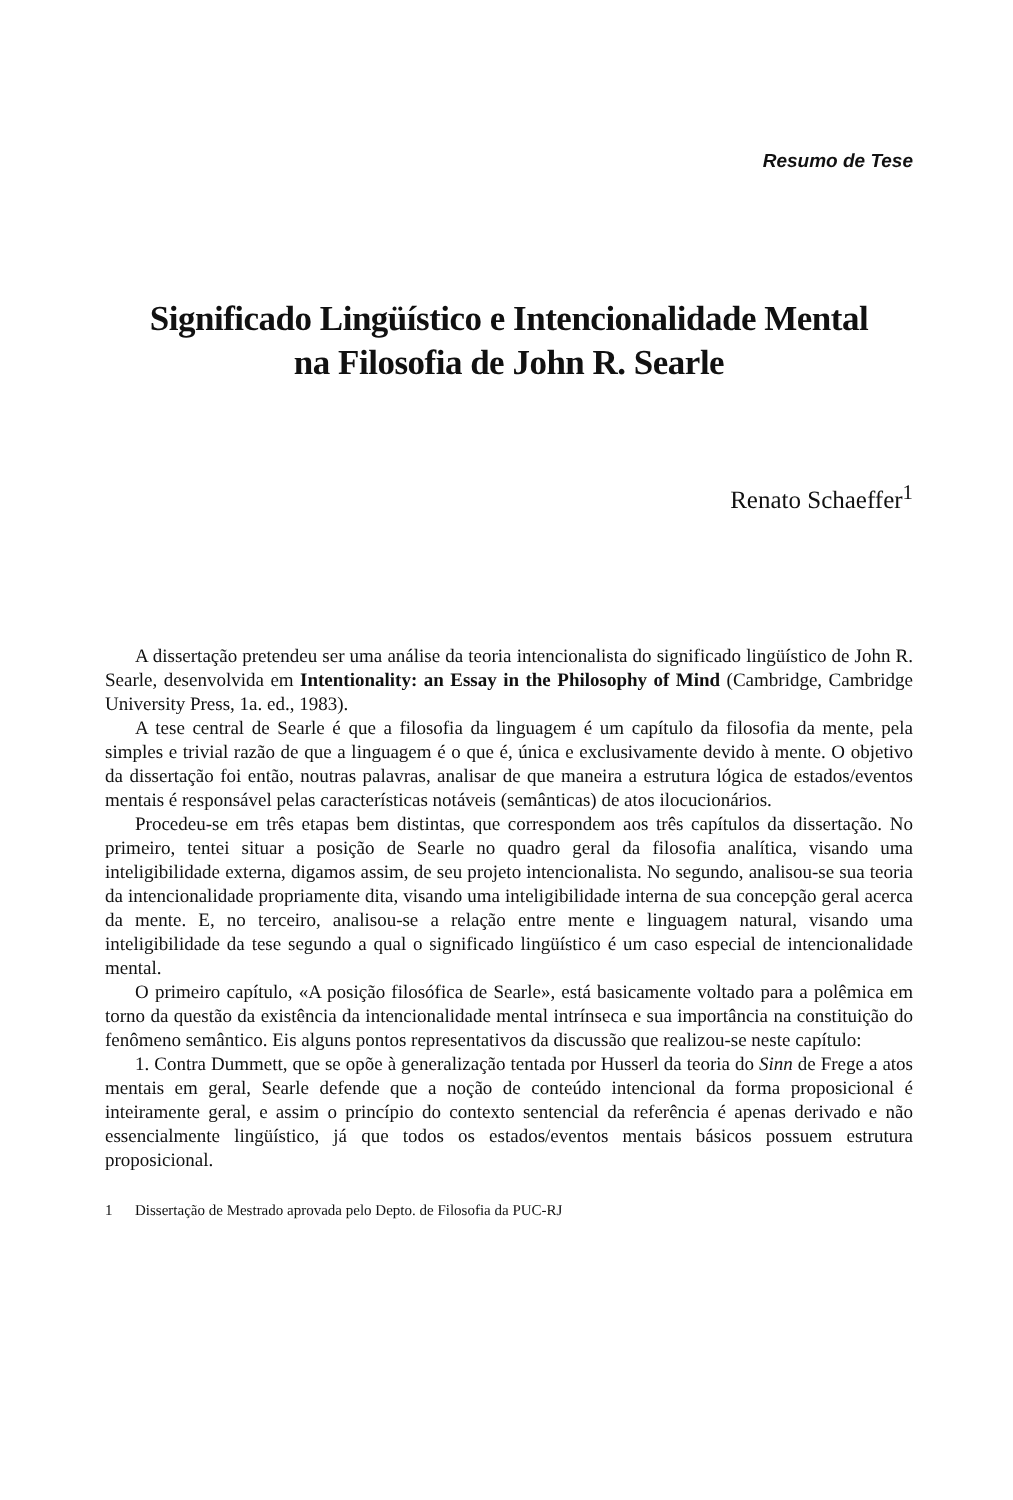Resumo de Tese
Significado Lingüístico e Intencionalidade Mental
na Filosofia de John R. Searle
Renato Schaeffer<sup>1</sup>
A dissertação pretendeu ser uma análise da teoria intencionalista do significado lingüístico de John R. Searle, desenvolvida em Intentionality: an Essay in the Philosophy of Mind (Cambridge, Cambridge University Press, 1a. ed., 1983).
A tese central de Searle é que a filosofia da linguagem é um capítulo da filosofia da mente, pela simples e trivial razão de que a linguagem é o que é, única e exclusivamente devido à mente. O objetivo da dissertação foi então, noutras palavras, analisar de que maneira a estrutura lógica de estados/eventos mentais é responsável pelas características notáveis (semânticas) de atos ilocucionários.
Procedeu-se em três etapas bem distintas, que correspondem aos três capítulos da dissertação. No primeiro, tentei situar a posição de Searle no quadro geral da filosofia analítica, visando uma inteligibilidade externa, digamos assim, de seu projeto intencionalista. No segundo, analisou-se sua teoria da intencionalidade propriamente dita, visando uma inteligibilidade interna de sua concepção geral acerca da mente. E, no terceiro, analisou-se a relação entre mente e linguagem natural, visando uma inteligibilidade da tese segundo a qual o significado lingüístico é um caso especial de intencionalidade mental.
O primeiro capítulo, «A posição filosófica de Searle», está basicamente voltado para a polêmica em torno da questão da existência da intencionalidade mental intrínseca e sua importância na constituição do fenômeno semântico. Eis alguns pontos representativos da discussão que realizou-se neste capítulo:
1. Contra Dummett, que se opõe à generalização tentada por Husserl da teoria do Sinn de Frege a atos mentais em geral, Searle defende que a noção de conteúdo intencional da forma proposicional é inteiramente geral, e assim o princípio do contexto sentencial da referência é apenas derivado e não essencialmente lingüístico, já que todos os estados/eventos mentais básicos possuem estrutura proposicional.
1 Dissertação de Mestrado aprovada pelo Depto. de Filosofia da PUC-RJ